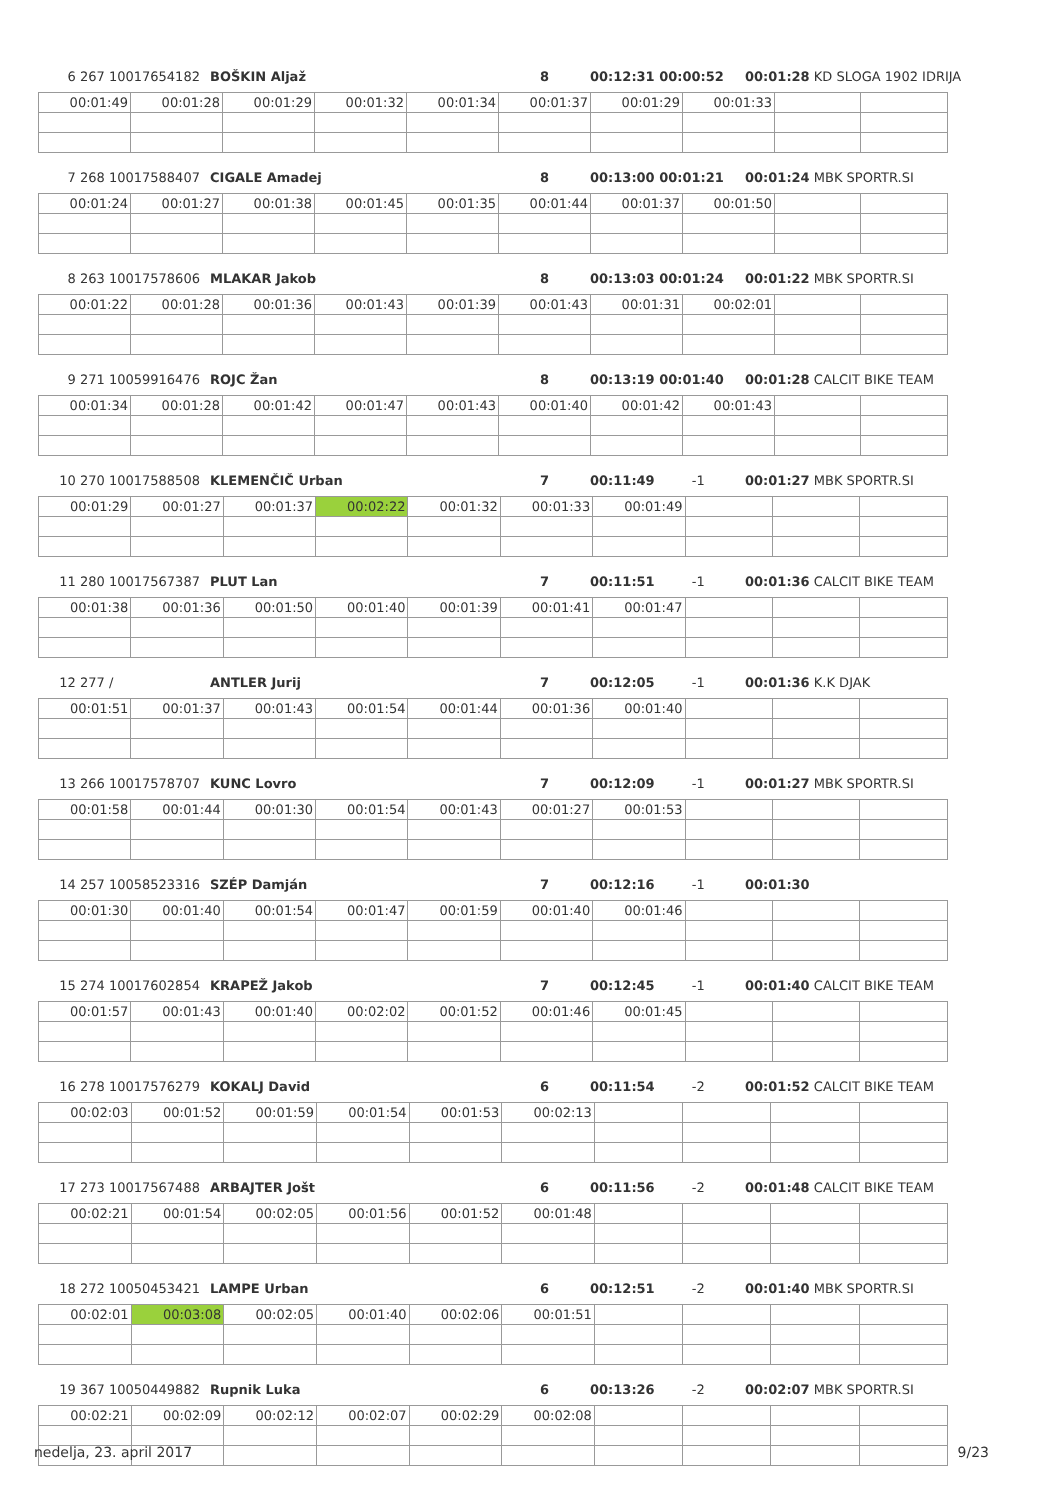6 267 10017654182 BOŠKIN Aljaž 8 00:12:31 00:00:52 00:01:28 KD SLOGA 1902 IDRIJA
| 00:01:49 | 00:01:28 | 00:01:29 | 00:01:32 | 00:01:34 | 00:01:37 | 00:01:29 | 00:01:33 | | |
7 268 10017588407 CIGALE Amadej 8 00:13:00 00:01:21 00:01:24 MBK SPORTR.SI
| 00:01:24 | 00:01:27 | 00:01:38 | 00:01:45 | 00:01:35 | 00:01:44 | 00:01:37 | 00:01:50 | | |
8 263 10017578606 MLAKAR Jakob 8 00:13:03 00:01:24 00:01:22 MBK SPORTR.SI
| 00:01:22 | 00:01:28 | 00:01:36 | 00:01:43 | 00:01:39 | 00:01:43 | 00:01:31 | 00:02:01 | | |
9 271 10059916476 ROJC Žan 8 00:13:19 00:01:40 00:01:28 CALCIT BIKE TEAM
| 00:01:34 | 00:01:28 | 00:01:42 | 00:01:47 | 00:01:43 | 00:01:40 | 00:01:42 | 00:01:43 | | |
10 270 10017588508 KLEMENČIČ Urban 7 00:11:49 -1 00:01:27 MBK SPORTR.SI
| 00:01:29 | 00:01:27 | 00:01:37 | 00:02:22 | 00:01:32 | 00:01:33 | 00:01:49 | | | |
11 280 10017567387 PLUT Lan 7 00:11:51 -1 00:01:36 CALCIT BIKE TEAM
| 00:01:38 | 00:01:36 | 00:01:50 | 00:01:40 | 00:01:39 | 00:01:41 | 00:01:47 | | | |
12 277 / ANTLER Jurij 7 00:12:05 -1 00:01:36 K.K DJAK
| 00:01:51 | 00:01:37 | 00:01:43 | 00:01:54 | 00:01:44 | 00:01:36 | 00:01:40 | | | |
13 266 10017578707 KUNC Lovro 7 00:12:09 -1 00:01:27 MBK SPORTR.SI
| 00:01:58 | 00:01:44 | 00:01:30 | 00:01:54 | 00:01:43 | 00:01:27 | 00:01:53 | | | |
14 257 10058523316 SZÉP Damján 7 00:12:16 -1 00:01:30
| 00:01:30 | 00:01:40 | 00:01:54 | 00:01:47 | 00:01:59 | 00:01:40 | 00:01:46 | | | |
15 274 10017602854 KRAPEŽ Jakob 7 00:12:45 -1 00:01:40 CALCIT BIKE TEAM
| 00:01:57 | 00:01:43 | 00:01:40 | 00:02:02 | 00:01:52 | 00:01:46 | 00:01:45 | | | |
16 278 10017576279 KOKALJ David 6 00:11:54 -2 00:01:52 CALCIT BIKE TEAM
| 00:02:03 | 00:01:52 | 00:01:59 | 00:01:54 | 00:01:53 | 00:02:13 | | | | |
17 273 10017567488 ARBAJTER Jošt 6 00:11:56 -2 00:01:48 CALCIT BIKE TEAM
| 00:02:21 | 00:01:54 | 00:02:05 | 00:01:56 | 00:01:52 | 00:01:48 | | | | |
18 272 10050453421 LAMPE Urban 6 00:12:51 -2 00:01:40 MBK SPORTR.SI
| 00:02:01 | 00:03:08 | 00:02:05 | 00:01:40 | 00:02:06 | 00:01:51 | | | | |
19 367 10050449882 Rupnik Luka 6 00:13:26 -2 00:02:07 MBK SPORTR.SI
| 00:02:21 | 00:02:09 | 00:02:12 | 00:02:07 | 00:02:29 | 00:02:08 | | | | |
nedelja, 23. april 2017 9/23